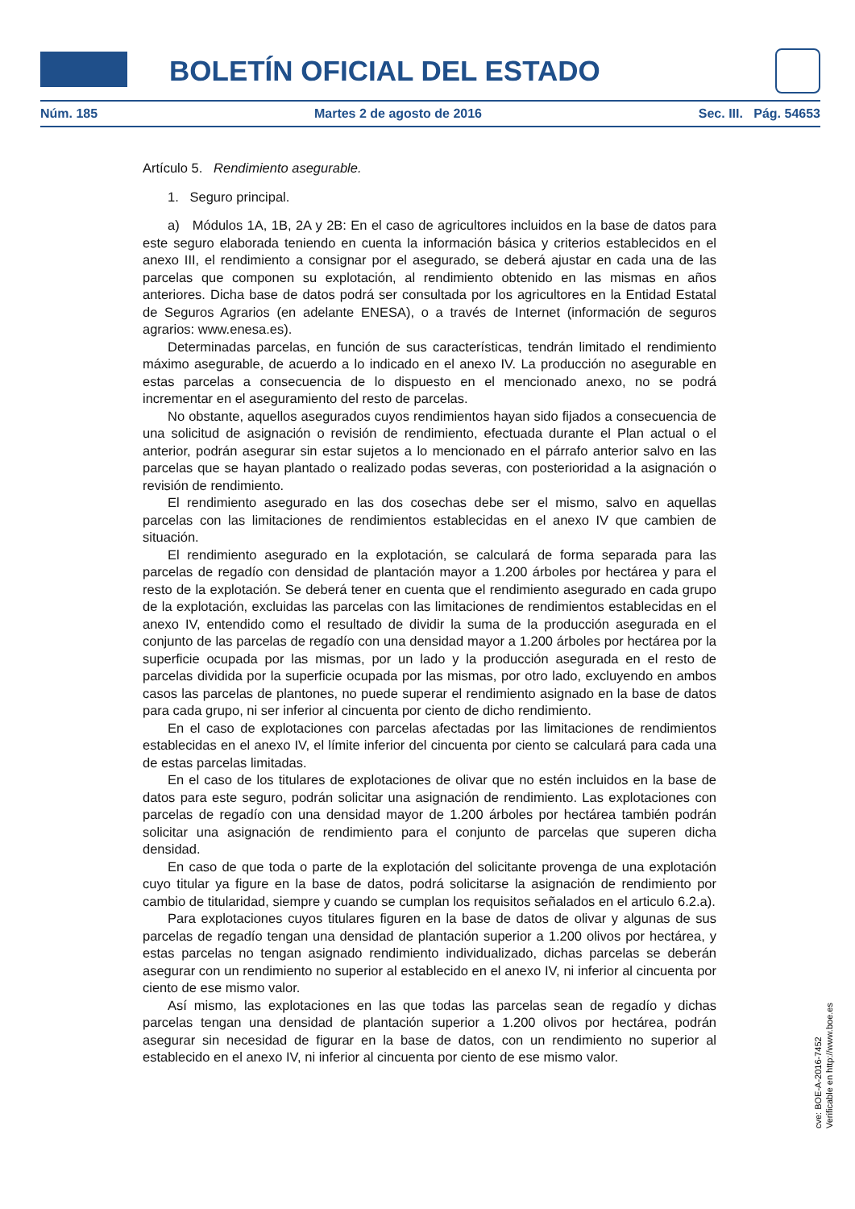BOLETÍN OFICIAL DEL ESTADO
Núm. 185 Martes 2 de agosto de 2016 Sec. III. Pág. 54653
Artículo 5. Rendimiento asegurable.
1. Seguro principal.
a) Módulos 1A, 1B, 2A y 2B: En el caso de agricultores incluidos en la base de datos para este seguro elaborada teniendo en cuenta la información básica y criterios establecidos en el anexo III, el rendimiento a consignar por el asegurado, se deberá ajustar en cada una de las parcelas que componen su explotación, al rendimiento obtenido en las mismas en años anteriores. Dicha base de datos podrá ser consultada por los agricultores en la Entidad Estatal de Seguros Agrarios (en adelante ENESA), o a través de Internet (información de seguros agrarios: www.enesa.es).
Determinadas parcelas, en función de sus características, tendrán limitado el rendimiento máximo asegurable, de acuerdo a lo indicado en el anexo IV. La producción no asegurable en estas parcelas a consecuencia de lo dispuesto en el mencionado anexo, no se podrá incrementar en el aseguramiento del resto de parcelas.
No obstante, aquellos asegurados cuyos rendimientos hayan sido fijados a consecuencia de una solicitud de asignación o revisión de rendimiento, efectuada durante el Plan actual o el anterior, podrán asegurar sin estar sujetos a lo mencionado en el párrafo anterior salvo en las parcelas que se hayan plantado o realizado podas severas, con posterioridad a la asignación o revisión de rendimiento.
El rendimiento asegurado en las dos cosechas debe ser el mismo, salvo en aquellas parcelas con las limitaciones de rendimientos establecidas en el anexo IV que cambien de situación.
El rendimiento asegurado en la explotación, se calculará de forma separada para las parcelas de regadío con densidad de plantación mayor a 1.200 árboles por hectárea y para el resto de la explotación. Se deberá tener en cuenta que el rendimiento asegurado en cada grupo de la explotación, excluidas las parcelas con las limitaciones de rendimientos establecidas en el anexo IV, entendido como el resultado de dividir la suma de la producción asegurada en el conjunto de las parcelas de regadío con una densidad mayor a 1.200 árboles por hectárea por la superficie ocupada por las mismas, por un lado y la producción asegurada en el resto de parcelas dividida por la superficie ocupada por las mismas, por otro lado, excluyendo en ambos casos las parcelas de plantones, no puede superar el rendimiento asignado en la base de datos para cada grupo, ni ser inferior al cincuenta por ciento de dicho rendimiento.
En el caso de explotaciones con parcelas afectadas por las limitaciones de rendimientos establecidas en el anexo IV, el límite inferior del cincuenta por ciento se calculará para cada una de estas parcelas limitadas.
En el caso de los titulares de explotaciones de olivar que no estén incluidos en la base de datos para este seguro, podrán solicitar una asignación de rendimiento. Las explotaciones con parcelas de regadío con una densidad mayor de 1.200 árboles por hectárea también podrán solicitar una asignación de rendimiento para el conjunto de parcelas que superen dicha densidad.
En caso de que toda o parte de la explotación del solicitante provenga de una explotación cuyo titular ya figure en la base de datos, podrá solicitarse la asignación de rendimiento por cambio de titularidad, siempre y cuando se cumplan los requisitos señalados en el articulo 6.2.a).
Para explotaciones cuyos titulares figuren en la base de datos de olivar y algunas de sus parcelas de regadío tengan una densidad de plantación superior a 1.200 olivos por hectárea, y estas parcelas no tengan asignado rendimiento individualizado, dichas parcelas se deberán asegurar con un rendimiento no superior al establecido en el anexo IV, ni inferior al cincuenta por ciento de ese mismo valor.
Así mismo, las explotaciones en las que todas las parcelas sean de regadío y dichas parcelas tengan una densidad de plantación superior a 1.200 olivos por hectárea, podrán asegurar sin necesidad de figurar en la base de datos, con un rendimiento no superior al establecido en el anexo IV, ni inferior al cincuenta por ciento de ese mismo valor.
cve: BOE-A-2016-7452
Verificable en http://www.boe.es